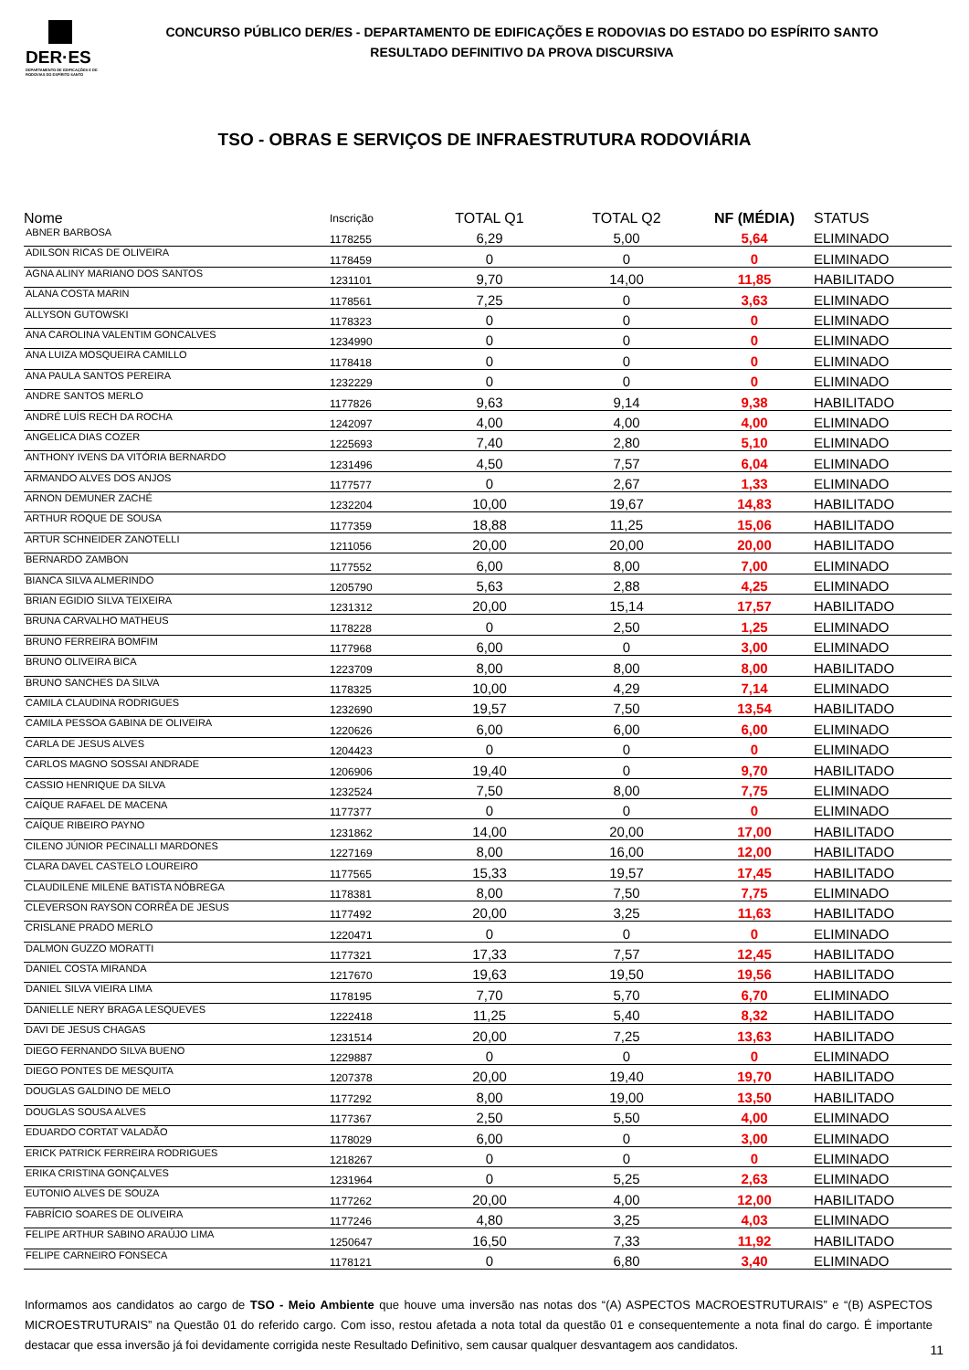DER·ES
DEPARTAMENTO DE EDIFICAÇÕES E DE RODOVIAS DO ESPÍRITO SANTO
CONCURSO PÚBLICO DER/ES - DEPARTAMENTO DE EDIFICAÇÕES E RODOVIAS DO ESTADO DO ESPÍRITO SANTO
RESULTADO DEFINITIVO DA PROVA DISCURSIVA
TSO - OBRAS E SERVIÇOS DE INFRAESTRUTURA RODOVIÁRIA
| Nome | Inscrição | TOTAL Q1 | TOTAL Q2 | NF (MÉDIA) | STATUS |
| --- | --- | --- | --- | --- | --- |
| ABNER BARBOSA | 1178255 | 6,29 | 5,00 | 5,64 | ELIMINADO |
| ADILSON RICAS DE OLIVEIRA | 1178459 | 0 | 0 | 0 | ELIMINADO |
| AGNA ALINY MARIANO DOS SANTOS | 1231101 | 9,70 | 14,00 | 11,85 | HABILITADO |
| ALANA COSTA MARIN | 1178561 | 7,25 | 0 | 3,63 | ELIMINADO |
| ALLYSON GUTOWSKI | 1178323 | 0 | 0 | 0 | ELIMINADO |
| ANA CAROLINA VALENTIM GONCALVES | 1234990 | 0 | 0 | 0 | ELIMINADO |
| ANA LUIZA MOSQUEIRA CAMILLO | 1178418 | 0 | 0 | 0 | ELIMINADO |
| ANA PAULA SANTOS PEREIRA | 1232229 | 0 | 0 | 0 | ELIMINADO |
| ANDRE SANTOS MERLO | 1177826 | 9,63 | 9,14 | 9,38 | HABILITADO |
| ANDRÉ LUÍS RECH DA ROCHA | 1242097 | 4,00 | 4,00 | 4,00 | ELIMINADO |
| ANGELICA DIAS COZER | 1225693 | 7,40 | 2,80 | 5,10 | ELIMINADO |
| ANTHONY IVENS DA VITÓRIA BERNARDO | 1231496 | 4,50 | 7,57 | 6,04 | ELIMINADO |
| ARMANDO ALVES DOS ANJOS | 1177577 | 0 | 2,67 | 1,33 | ELIMINADO |
| ARNON DEMUNER ZACHÉ | 1232204 | 10,00 | 19,67 | 14,83 | HABILITADO |
| ARTHUR ROQUE DE SOUSA | 1177359 | 18,88 | 11,25 | 15,06 | HABILITADO |
| ARTUR SCHNEIDER ZANOTELLI | 1211056 | 20,00 | 20,00 | 20,00 | HABILITADO |
| BERNARDO ZAMBON | 1177552 | 6,00 | 8,00 | 7,00 | ELIMINADO |
| BIANCA SILVA ALMERINDO | 1205790 | 5,63 | 2,88 | 4,25 | ELIMINADO |
| BRIAN EGIDIO SILVA TEIXEIRA | 1231312 | 20,00 | 15,14 | 17,57 | HABILITADO |
| BRUNA CARVALHO MATHEUS | 1178228 | 0 | 2,50 | 1,25 | ELIMINADO |
| BRUNO FERREIRA BOMFIM | 1177968 | 6,00 | 0 | 3,00 | ELIMINADO |
| BRUNO OLIVEIRA BICA | 1223709 | 8,00 | 8,00 | 8,00 | HABILITADO |
| BRUNO SANCHES DA SILVA | 1178325 | 10,00 | 4,29 | 7,14 | ELIMINADO |
| CAMILA CLAUDINA RODRIGUES | 1232690 | 19,57 | 7,50 | 13,54 | HABILITADO |
| CAMILA PESSOA GABINA DE OLIVEIRA | 1220626 | 6,00 | 6,00 | 6,00 | ELIMINADO |
| CARLA DE JESUS ALVES | 1204423 | 0 | 0 | 0 | ELIMINADO |
| CARLOS MAGNO SOSSAI ANDRADE | 1206906 | 19,40 | 0 | 9,70 | HABILITADO |
| CASSIO HENRIQUE DA SILVA | 1232524 | 7,50 | 8,00 | 7,75 | ELIMINADO |
| CAÍQUE RAFAEL DE MACENA | 1177377 | 0 | 0 | 0 | ELIMINADO |
| CAÍQUE RIBEIRO PAYNO | 1231862 | 14,00 | 20,00 | 17,00 | HABILITADO |
| CILENO JÚNIOR PECINALLI MARDONES | 1227169 | 8,00 | 16,00 | 12,00 | HABILITADO |
| CLARA DAVEL CASTELO LOUREIRO | 1177565 | 15,33 | 19,57 | 17,45 | HABILITADO |
| CLAUDILENE MILENE BATISTA NÓBREGA | 1178381 | 8,00 | 7,50 | 7,75 | ELIMINADO |
| CLEVERSON RAYSON CORRÊA DE JESUS | 1177492 | 20,00 | 3,25 | 11,63 | HABILITADO |
| CRISLANE PRADO MERLO | 1220471 | 0 | 0 | 0 | ELIMINADO |
| DALMON GUZZO MORATTI | 1177321 | 17,33 | 7,57 | 12,45 | HABILITADO |
| DANIEL COSTA MIRANDA | 1217670 | 19,63 | 19,50 | 19,56 | HABILITADO |
| DANIEL SILVA VIEIRA LIMA | 1178195 | 7,70 | 5,70 | 6,70 | ELIMINADO |
| DANIELLE NERY BRAGA LESQUEVES | 1222418 | 11,25 | 5,40 | 8,32 | HABILITADO |
| DAVI DE JESUS CHAGAS | 1231514 | 20,00 | 7,25 | 13,63 | HABILITADO |
| DIEGO FERNANDO SILVA BUENO | 1229887 | 0 | 0 | 0 | ELIMINADO |
| DIEGO PONTES DE MESQUITA | 1207378 | 20,00 | 19,40 | 19,70 | HABILITADO |
| DOUGLAS GALDINO DE MELO | 1177292 | 8,00 | 19,00 | 13,50 | HABILITADO |
| DOUGLAS SOUSA ALVES | 1177367 | 2,50 | 5,50 | 4,00 | ELIMINADO |
| EDUARDO CORTAT VALADÃO | 1178029 | 6,00 | 0 | 3,00 | ELIMINADO |
| ERICK PATRICK FERREIRA RODRIGUES | 1218267 | 0 | 0 | 0 | ELIMINADO |
| ERIKA CRISTINA GONÇALVES | 1231964 | 0 | 5,25 | 2,63 | ELIMINADO |
| EUTONIO ALVES DE SOUZA | 1177262 | 20,00 | 4,00 | 12,00 | HABILITADO |
| FABRÍCIO SOARES DE OLIVEIRA | 1177246 | 4,80 | 3,25 | 4,03 | ELIMINADO |
| FELIPE ARTHUR SABINO ARAÚJO LIMA | 1250647 | 16,50 | 7,33 | 11,92 | HABILITADO |
| FELIPE CARNEIRO FONSECA | 1178121 | 0 | 6,80 | 3,40 | ELIMINADO |
Informamos aos candidatos ao cargo de TSO - Meio Ambiente que houve uma inversão nas notas dos “(A) ASPECTOS MACROESTRUTURAIS” e “(B) ASPECTOS MICROESTRUTURAIS” na Questão 01 do referido cargo. Com isso, restou afetada a nota total da questão 01 e consequentemente a nota final do cargo. É importante destacar que essa inversão já foi devidamente corrigida neste Resultado Definitivo, sem causar qualquer desvantagem aos candidatos.
11